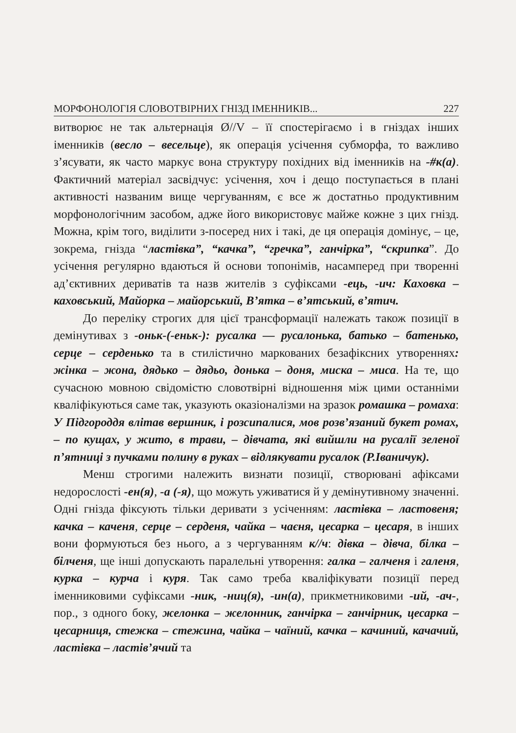МОРФОНОЛОГІЯ СЛОВОТВІРНИХ ГНІЗД ІМЕННИКІВ... 227
витворює не так альтернація Ø//V – її спостерігаємо і в гніздах інших іменників (весло – весельце), як операція усічення субморфа, то важливо з’ясувати, як часто маркує вона структуру похідних від іменників на -#к(а). Фактичний матеріал засвідчує: усічення, хоч і дещо поступається в плані активності названим вище чергуванням, є все ж достатньо продуктивним морфонологічним засобом, адже його використовує майже кожне з цих гнізд. Можна, крім того, виділити з-посеред них і такі, де ця операція домінує, – це, зокрема, гнізда “ластівка”, “качка”, “гречка”, ганчірка”, “скрипка”. До усічення регулярно вдаються й основи топонімів, насамперед при творенні ад’єктивних дериватів та назв жителів з суфіксами -ець, -ич: Каховка – каховський, Майорка – майорський, В’ятка – в’ятський, в’ятич.
До переліку строгих для цієї трансформації належать також позиції в демінутивах з -оньк-(-еньк-): русалка — русалонька, батько – батенько, серце – серденько та в стилістично маркованих безафіксних утвореннях: жінка – жона, дядько – дядьо, донька – доня, миска – миса. На те, що сучасною мовною свідомістю словотвірні відношення між цими останніми кваліфікуються саме так, указують оказіоналізми на зразок ромашка – ромаха: У Підгороддя влітав вершник, і розсипалися, мов розв’язаний букет ромах, – по кущах, у жито, в трави, – дівчата, які вийшли на русалії зеленої п’ятниці з пучками полину в руках – відлякувати русалок (Р.Іваничук).
Менш строгими належить визнати позиції, створювані афіксами недорослості -ен(я), -а (-я), що можуть уживатися й у демінутивному значенні. Одні гнізда фіксують тільки деривати з усіченням: ластівка – ластовеня; качка – каченя, серце – серденя, чайка – чаєня, цесарка – цесаря, в інших вони формуються без нього, а з чергуванням к//ч: дівка – дівча, білка – білченя, ще інші допускають паралельні утворення: галка – галченя і галеня, курка – курча і куря. Так само треба кваліфікувати позиції перед іменниковими суфіксами -ник, -ниц(я), -ин(а), прикметниковими -ий, -ач-, пор., з одного боку, желонка – желонник, ганчірка – ганчірник, цесарка – цесарниця, стежка – стежина, чайка – чаїний, качка – качиний, качачий, ластівка – ластів’ячий та